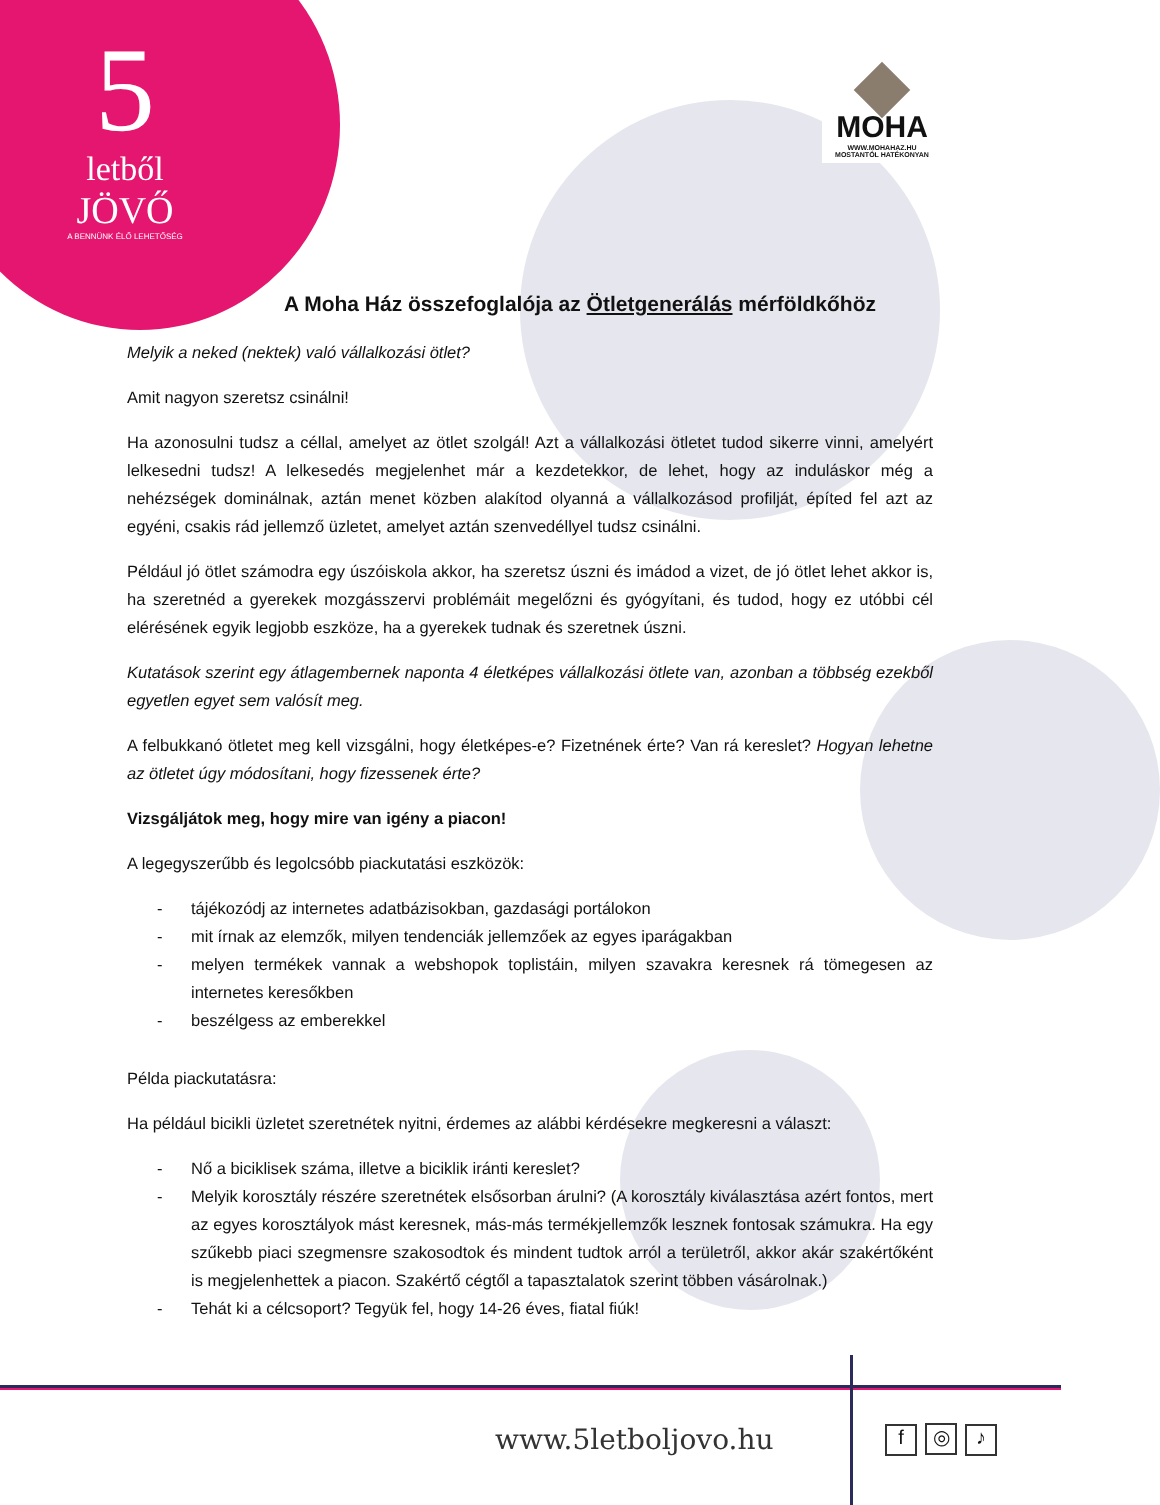5
letből
JÖVŐ
A BENNÜNK ÉLŐ LEHETŐSÉG
MOHA
WWW.MOHAHAZ.HU
MOSTANTÓL HATÉKONYAN
A Moha Ház összefoglalója az Ötletgenerálás mérföldkőhöz
Melyik a neked (nektek) való vállalkozási ötlet?
Amit nagyon szeretsz csinálni!
Ha azonosulni tudsz a céllal, amelyet az ötlet szolgál! Azt a vállalkozási ötletet tudod sikerre vinni, amelyért lelkesedni tudsz! A lelkesedés megjelenhet már a kezdetekkor, de lehet, hogy az induláskor még a nehézségek dominálnak, aztán menet közben alakítod olyanná a vállalkozásod profilját, építed fel azt az egyéni, csakis rád jellemző üzletet, amelyet aztán szenvedéllyel tudsz csinálni.
Például jó ötlet számodra egy úszóiskola akkor, ha szeretsz úszni és imádod a vizet, de jó ötlet lehet akkor is, ha szeretnéd a gyerekek mozgásszervi problémáit megelőzni és gyógyítani, és tudod, hogy ez utóbbi cél elérésének egyik legjobb eszköze, ha a gyerekek tudnak és szeretnek úszni.
Kutatások szerint egy átlagembernek naponta 4 életképes vállalkozási ötlete van, azonban a többség ezekből egyetlen egyet sem valósít meg.
A felbukkanó ötletet meg kell vizsgálni, hogy életképes-e? Fizetnének érte? Van rá kereslet? Hogyan lehetne az ötletet úgy módosítani, hogy fizessenek érte?
Vizsgáljátok meg, hogy mire van igény a piacon!
A legegyszerűbb és legolcsóbb piackutatási eszközök:
- tájékozódj az internetes adatbázisokban, gazdasági portálokon
- mit írnak az elemzők, milyen tendenciák jellemzőek az egyes iparágakban
- melyen termékek vannak a webshopok toplistáin, milyen szavakra keresnek rá tömegesen az internetes keresőkben
- beszélgess az emberekkel
Példa piackutatásra:
Ha például bicikli üzletet szeretnétek nyitni, érdemes az alábbi kérdésekre megkeresni a választ:
- Nő a biciklisek száma, illetve a biciklik iránti kereslet?
- Melyik korosztály részére szeretnétek elsősorban árulni? (A korosztály kiválasztása azért fontos, mert az egyes korosztályok mást keresnek, más-más termékjellemzők lesznek fontosak számukra. Ha egy szűkebb piaci szegmensre szakosodtok és mindent tudtok arról a területről, akkor akár szakértőként is megjelenhettek a piacon. Szakértő cégtől a tapasztalatok szerint többen vásárolnak.)
- Tehát ki a célcsoport? Tegyük fel, hogy 14-26 éves, fiatal fiúk!
www.5letboljovo.hu f ◎ ♪